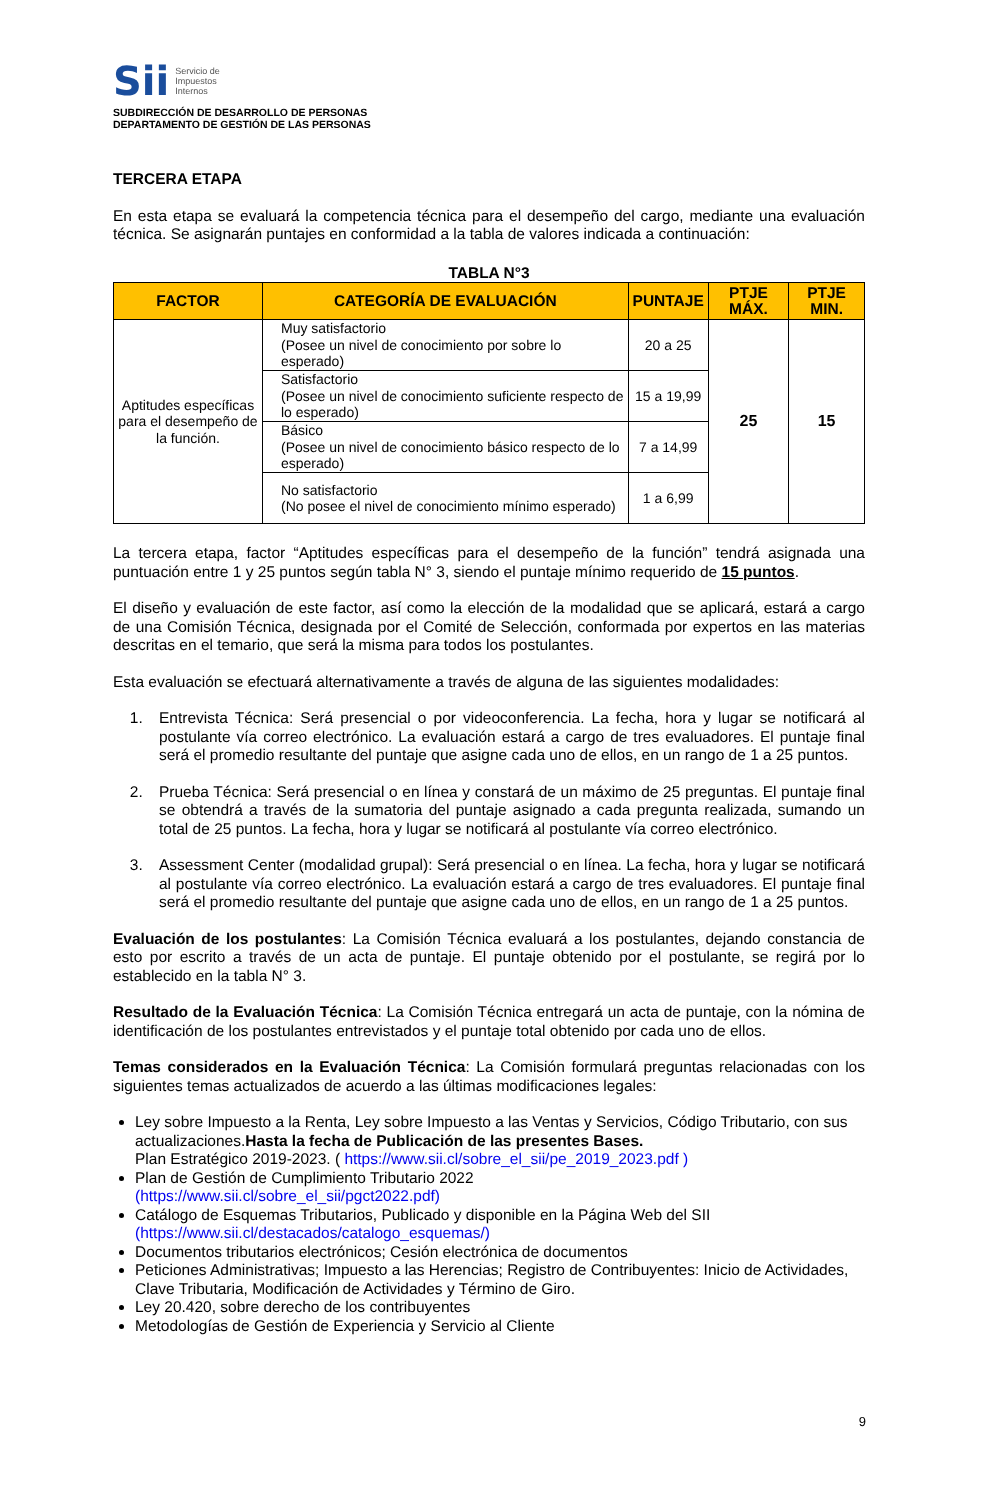Sii Servicio de
Impuestos
Internos
SUBDIRECCIÓN DE DESARROLLO DE PERSONAS
DEPARTAMENTO DE GESTIÓN DE LAS PERSONAS
TERCERA ETAPA
En esta etapa se evaluará la competencia técnica para el desempeño del cargo, mediante una evaluación técnica. Se asignarán puntajes en conformidad a la tabla de valores indicada a continuación:
TABLA N°3
| FACTOR | CATEGORÍA DE EVALUACIÓN | PUNTAJE | PTJE MÁX. | PTJE MIN. |
| --- | --- | --- | --- | --- |
| Aptitudes específicas para el desempeño de la función. | Muy satisfactorio (Posee un nivel de conocimiento por sobre lo esperado) | 20 a 25 | 25 | 15 |
| | Satisfactorio (Posee un nivel de conocimiento suficiente respecto de lo esperado) | 15 a 19,99 | | |
| | Básico (Posee un nivel de conocimiento básico respecto de lo esperado) | 7 a 14,99 | | |
| | No satisfactorio (No posee el nivel de conocimiento mínimo esperado) | 1 a 6,99 | | |
La tercera etapa, factor “Aptitudes específicas para el desempeño de la función” tendrá asignada una puntuación entre 1 y 25 puntos según tabla N° 3, siendo el puntaje mínimo requerido de 15 puntos.
El diseño y evaluación de este factor, así como la elección de la modalidad que se aplicará, estará a cargo de una Comisión Técnica, designada por el Comité de Selección, conformada por expertos en las materias descritas en el temario, que será la misma para todos los postulantes.
Esta evaluación se efectuará alternativamente a través de alguna de las siguientes modalidades:
1. Entrevista Técnica: Será presencial o por videoconferencia. La fecha, hora y lugar se notificará al postulante vía correo electrónico. La evaluación estará a cargo de tres evaluadores. El puntaje final será el promedio resultante del puntaje que asigne cada uno de ellos, en un rango de 1 a 25 puntos.
2. Prueba Técnica: Será presencial o en línea y constará de un máximo de 25 preguntas. El puntaje final se obtendrá a través de la sumatoria del puntaje asignado a cada pregunta realizada, sumando un total de 25 puntos. La fecha, hora y lugar se notificará al postulante vía correo electrónico.
3. Assessment Center (modalidad grupal): Será presencial o en línea. La fecha, hora y lugar se notificará al postulante vía correo electrónico. La evaluación estará a cargo de tres evaluadores. El puntaje final será el promedio resultante del puntaje que asigne cada uno de ellos, en un rango de 1 a 25 puntos.
Evaluación de los postulantes: La Comisión Técnica evaluará a los postulantes, dejando constancia de esto por escrito a través de un acta de puntaje. El puntaje obtenido por el postulante, se regirá por lo establecido en la tabla N° 3.
Resultado de la Evaluación Técnica: La Comisión Técnica entregará un acta de puntaje, con la nómina de identificación de los postulantes entrevistados y el puntaje total obtenido por cada uno de ellos.
Temas considerados en la Evaluación Técnica: La Comisión formulará preguntas relacionadas con los siguientes temas actualizados de acuerdo a las últimas modificaciones legales:
Ley sobre Impuesto a la Renta, Ley sobre Impuesto a las Ventas y Servicios, Código Tributario, con sus actualizaciones.Hasta la fecha de Publicación de las presentes Bases.
Plan Estratégico 2019-2023. ( https://www.sii.cl/sobre_el_sii/pe_2019_2023.pdf )
Plan de Gestión de Cumplimiento Tributario 2022
(https://www.sii.cl/sobre_el_sii/pgct2022.pdf)
Catálogo de Esquemas Tributarios, Publicado y disponible en la Página Web del SII
(https://www.sii.cl/destacados/catalogo_esquemas/)
Documentos tributarios electrónicos; Cesión electrónica de documentos
Peticiones Administrativas; Impuesto a las Herencias; Registro de Contribuyentes: Inicio de Actividades, Clave Tributaria, Modificación de Actividades y Término de Giro.
Ley 20.420, sobre derecho de los contribuyentes
Metodologías de Gestión de Experiencia y Servicio al Cliente
9